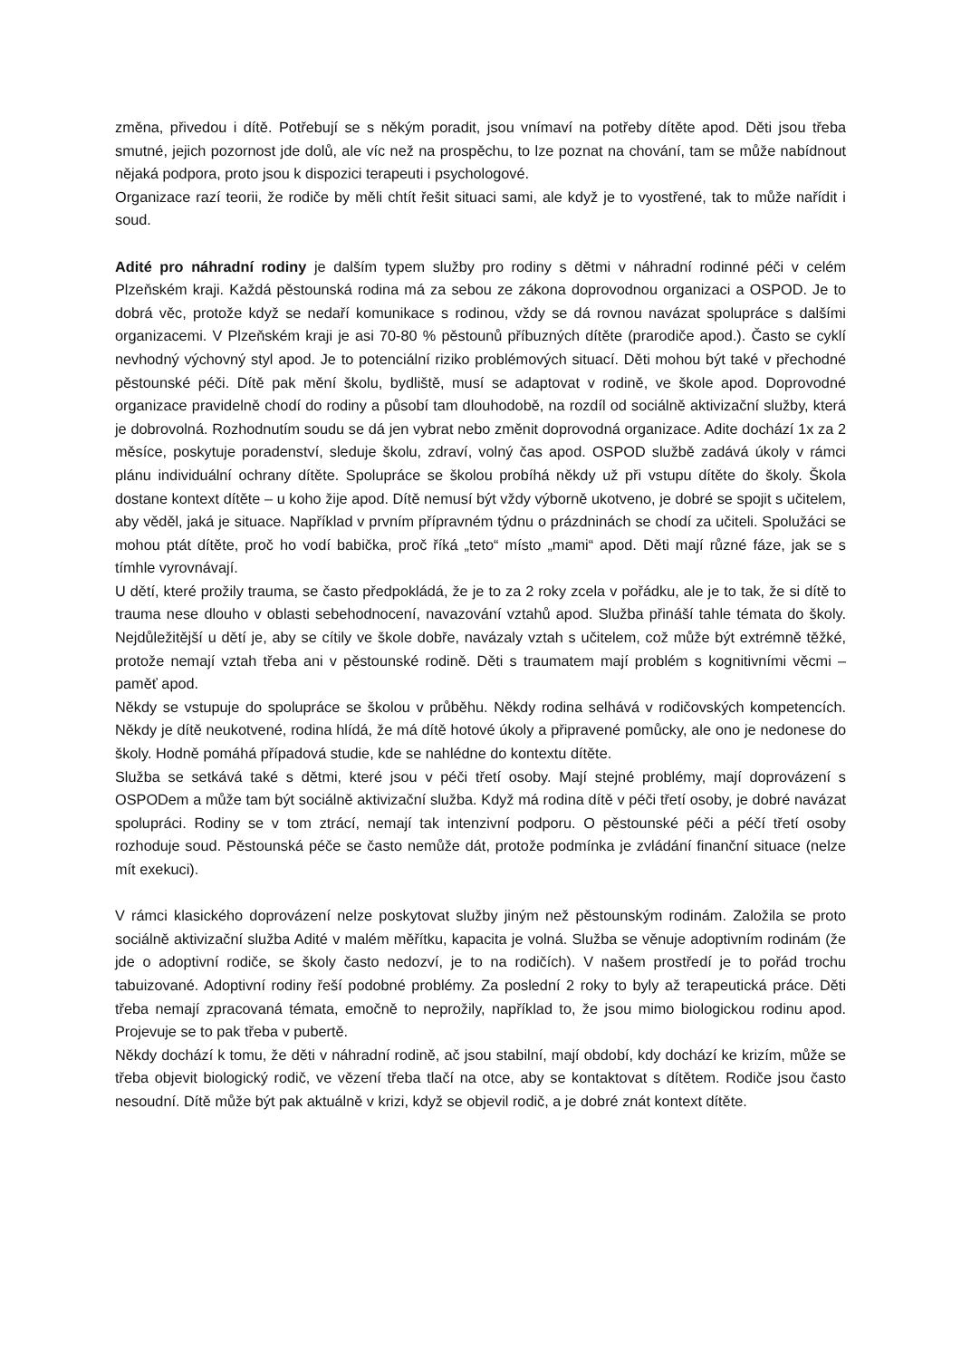změna, přivedou i dítě. Potřebují se s někým poradit, jsou vnímaví na potřeby dítěte apod. Děti jsou třeba smutné, jejich pozornost jde dolů, ale víc než na prospěchu, to lze poznat na chování, tam se může nabídnout nějaká podpora, proto jsou k dispozici terapeuti i psychologové.
Organizace razí teorii, že rodiče by měli chtít řešit situaci sami, ale když je to vyostřené, tak to může nařídit i soud.
Adité pro náhradní rodiny je dalším typem služby pro rodiny s dětmi v náhradní rodinné péči v celém Plzeňském kraji. Každá pěstounská rodina má za sebou ze zákona doprovodnou organizaci a OSPOD. Je to dobrá věc, protože když se nedaří komunikace s rodinou, vždy se dá rovnou navázat spolupráce s dalšími organizacemi. V Plzeňském kraji je asi 70-80 % pěstounů příbuzných dítěte (prarodiče apod.). Často se cyklí nevhodný výchovný styl apod. Je to potenciální riziko problémových situací. Děti mohou být také v přechodné pěstounské péči. Dítě pak mění školu, bydliště, musí se adaptovat v rodině, ve škole apod. Doprovodné organizace pravidelně chodí do rodiny a působí tam dlouhodobě, na rozdíl od sociálně aktivizační služby, která je dobrovolná. Rozhodnutím soudu se dá jen vybrat nebo změnit doprovodná organizace. Adite dochází 1x za 2 měsíce, poskytuje poradenství, sleduje školu, zdraví, volný čas apod. OSPOD službě zadává úkoly v rámci plánu individuální ochrany dítěte. Spolupráce se školou probíhá někdy už při vstupu dítěte do školy. Škola dostane kontext dítěte – u koho žije apod. Dítě nemusí být vždy výborně ukotveno, je dobré se spojit s učitelem, aby věděl, jaká je situace. Například v prvním přípravném týdnu o prázdninách se chodí za učiteli. Spolužáci se mohou ptát dítěte, proč ho vodí babička, proč říká „teto“ místo „mami“ apod. Děti mají různé fáze, jak se s tímhle vyrovnávají.
U dětí, které prožily trauma, se často předpokládá, že je to za 2 roky zcela v pořádku, ale je to tak, že si dítě to trauma nese dlouho v oblasti sebehodnocení, navazování vztahů apod. Služba přináší tahle témata do školy. Nejdůležitější u dětí je, aby se cítily ve škole dobře, navázaly vztah s učitelem, což může být extrémně těžké, protože nemají vztah třeba ani v pěstounské rodině. Děti s traumatem mají problém s kognitivními věcmi – paměť apod.
Někdy se vstupuje do spolupráce se školou v průběhu. Někdy rodina selhává v rodičovských kompetencích. Někdy je dítě neukotvené, rodina hlídá, že má dítě hotové úkoly a připravené pomůcky, ale ono je nedonese do školy. Hodně pomáhá případová studie, kde se nahlédne do kontextu dítěte.
Služba se setkává také s dětmi, které jsou v péči třetí osoby. Mají stejné problémy, mají doprovázení s OSPODem a může tam být sociálně aktivizační služba. Když má rodina dítě v péči třetí osoby, je dobré navázat spolupráci. Rodiny se v tom ztrácí, nemají tak intenzivní podporu. O pěstounské péči a péčí třetí osoby rozhoduje soud. Pěstounská péče se často nemůže dát, protože podmínka je zvládání finanční situace (nelze mít exekuci).
V rámci klasického doprovázení nelze poskytovat služby jiným než pěstounským rodinám. Založila se proto sociálně aktivizační služba Adité v malém měřítku, kapacita je volná. Služba se věnuje adoptivním rodinám (že jde o adoptivní rodiče, se školy často nedozví, je to na rodičích). V našem prostředí je to pořád trochu tabuizované. Adoptivní rodiny řeší podobné problémy. Za poslední 2 roky to byly až terapeutická práce. Děti třeba nemají zpracovaná témata, emočně to neprožily, například to, že jsou mimo biologickou rodinu apod. Projevuje se to pak třeba v pubertě.
Někdy dochází k tomu, že děti v náhradní rodině, ač jsou stabilní, mají období, kdy dochází ke krizím, může se třeba objevit biologický rodič, ve vězení třeba tlačí na otce, aby se kontaktovat s dítětem. Rodiče jsou často nesoudní. Dítě může být pak aktuálně v krizi, když se objevil rodič, a je dobré znát kontext dítěte.